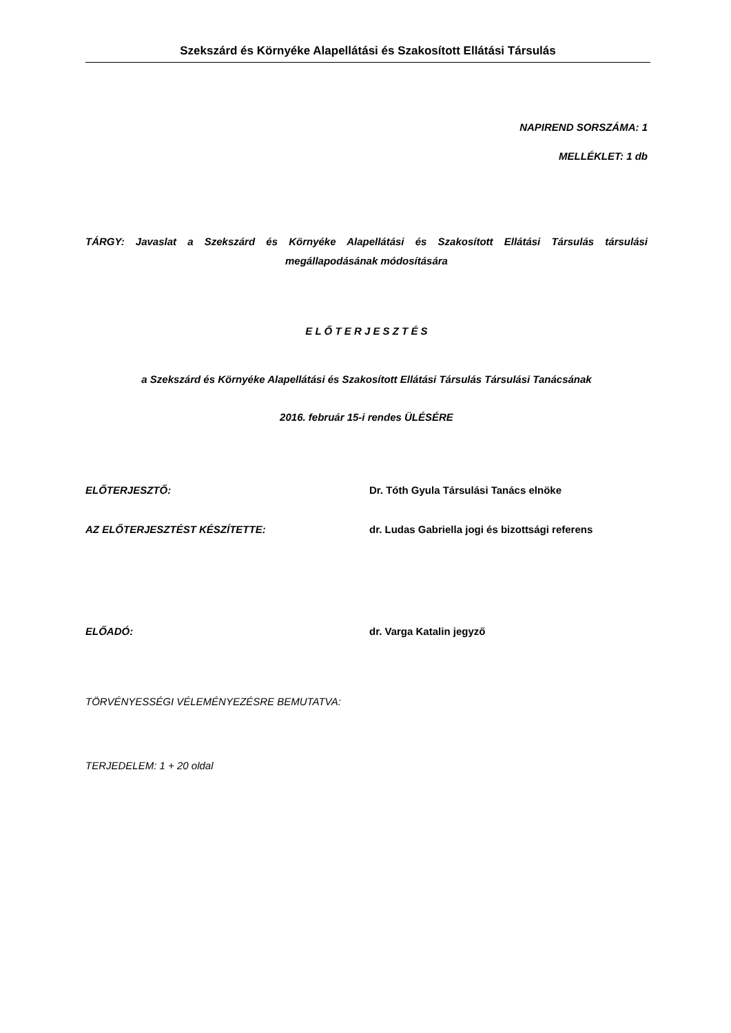Szekszárd és Környéke Alapellátási és Szakosított Ellátási Társulás
NAPIREND SORSZÁMA: 1
MELLÉKLET: 1 db
TÁRGY: Javaslat a Szekszárd és Környéke Alapellátási és Szakosított Ellátási Társulás társulási megállapodásának módosítására
E L Ő T E R J E S Z T É S
a Szekszárd és Környéke Alapellátási és Szakosított Ellátási Társulás Társulási Tanácsának
2016. február 15-i rendes ÜLÉSÉRE
ELŐTERJESZTŐ: Dr. Tóth Gyula Társulási Tanács elnöke
AZ ELŐTERJESZTÉST KÉSZÍTETTE: dr. Ludas Gabriella jogi és bizottsági referens
ELŐADÓ: dr. Varga Katalin jegyző
TÖRVÉNYESSÉGI VÉLEMÉNYEZÉSRE BEMUTATVA:
TERJEDELEM: 1 + 20 oldal